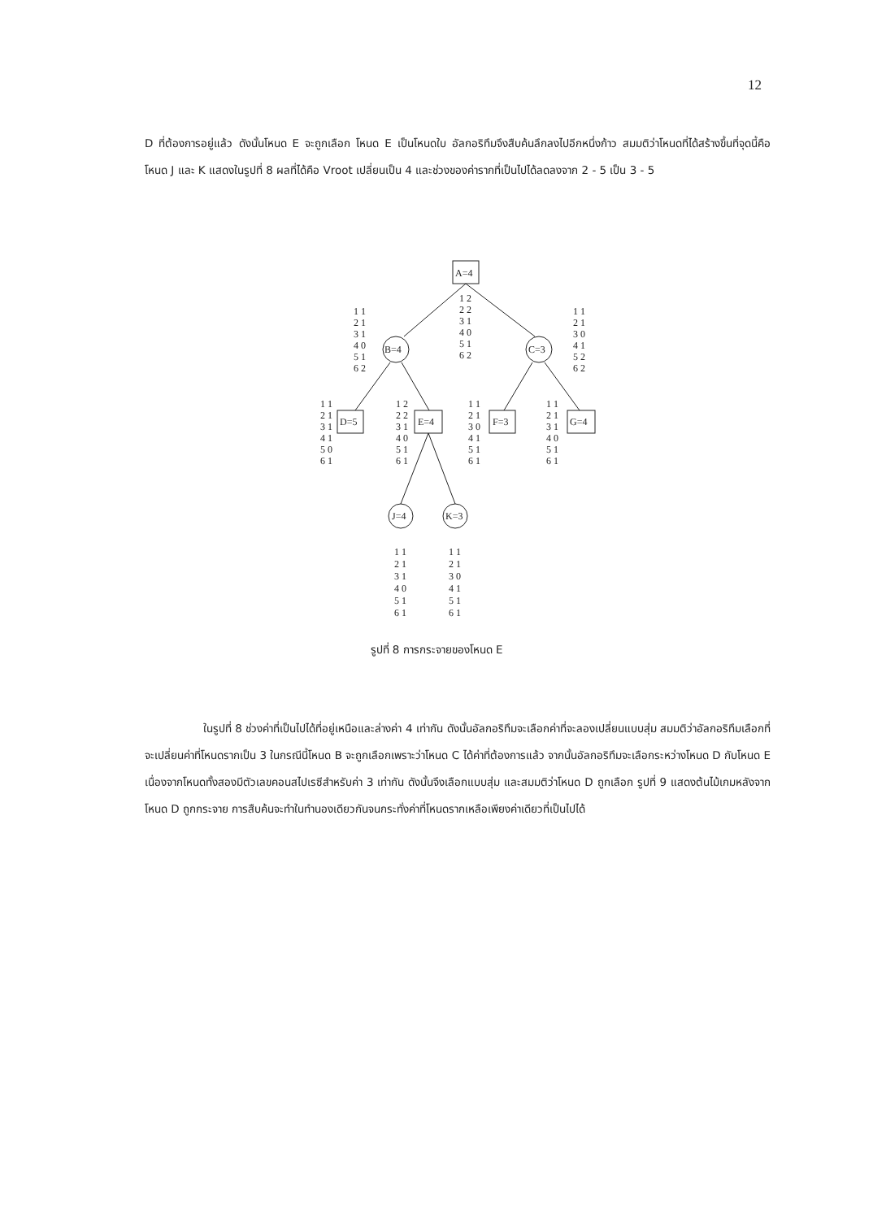12
D ที่ต้องการอยู่แล้ว ดังนั้นโหนด E จะถูกเลือก โหนด E เป็นโหนดใบ อัลกอริทึมจึงสืบค้นลึกลงไปอีกหนึ่งก้าว สมมติว่าโหนดที่ได้สร้างขึ้นที่จุดนี้คือ โหนด J และ K แสดงในรูปที่ 8 ผลที่ได้คือ Vroot เปลี่ยนเป็น 4 และช่วงของค่ารากที่เป็นไปได้ลดลงจาก 2 - 5 เป็น 3 - 5
A=4
B=4
C=3
D=5
E=4
F=3
G=4
J=4
K=3
1 2 2 2 3 1 4 0 5 1 6 2
1 1 2 1 3 1 4 0 5 1 6 2
1 1 2 1 3 0 4 1 5 2 6 2
1 1 2 1 3 1 4 1 5 0 6 1
1 2 2 2 3 1 4 0 5 1 6 1
1 1 2 1 3 0 4 1 5 1 6 1
1 1 2 1 3 1 4 0 5 1 6 1
1 1 2 1 3 1 4 0 5 1 6 1
1 1 2 1 3 0 4 1 5 1 6 1
รูปที่ 8 การกระจายของโหนด E
ในรูปที่ 8 ช่วงค่าที่เป็นไปได้ที่อยู่เหนือและล่างค่า 4 เท่ากัน ดังนั้นอัลกอริทึมจะเลือกค่าที่จะลองเปลี่ยนแบบสุ่ม สมมติว่าอัลกอริทึมเลือกที่จะเปลี่ยนค่าที่โหนดรากเป็น 3 ในกรณีนี้โหนด B จะถูกเลือกเพราะว่าโหนด C ได้ค่าที่ต้องการแล้ว จากนั้นอัลกอริทึมจะเลือกระหว่างโหนด D กับโหนด E เนื่องจากโหนดทั้งสองมีตัวเลขคอนสไปเรซีสำหรับค่า 3 เท่ากัน ดังนั้นจึงเลือกแบบสุ่ม และสมมติว่าโหนด D ถูกเลือก รูปที่ 9 แสดงต้นไม้เกมหลังจากโหนด D ถูกกระจาย การสืบค้นจะทำในทำนองเดียวกันจนกระทั่งค่าที่โหนดรากเหลือเพียงค่าเดียวที่เป็นไปได้